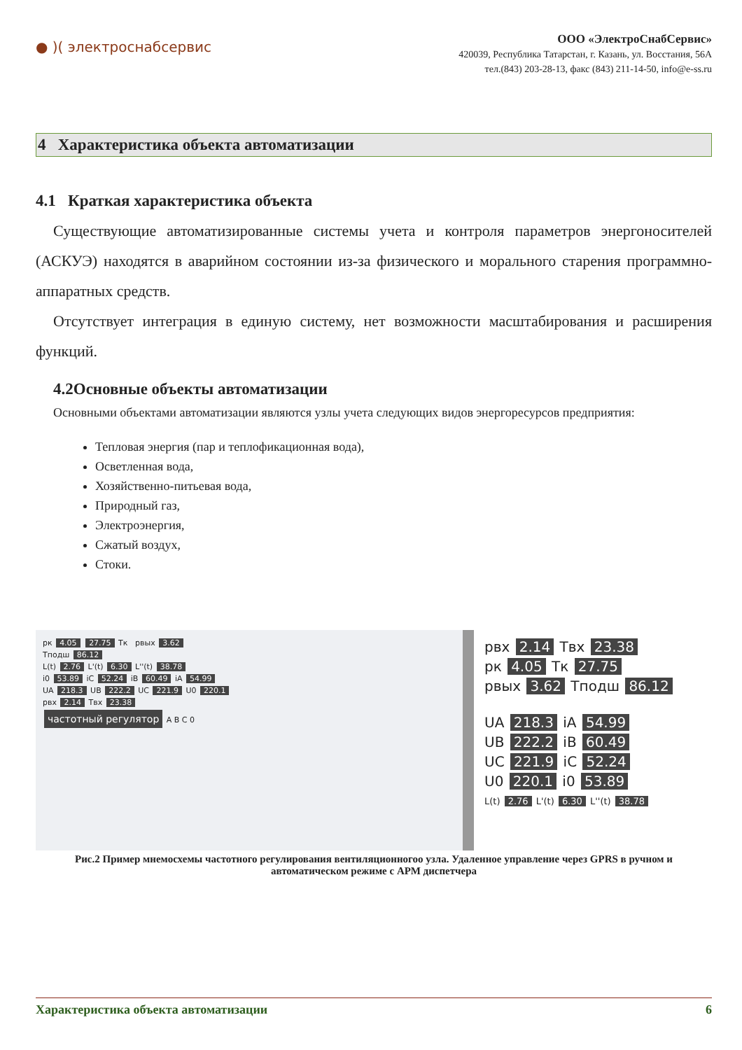● )( электроснабсервис
ООО «ЭлектроСнабСервис»
420039, Республика Татарстан, г. Казань, ул. Восстания, 56А
тел.(843) 203-28-13, факс (843) 211-14-50, info@e-ss.ru
4 Характеристика объекта автоматизации
4.1 Краткая характеристика объекта
Существующие автоматизированные системы учета и контроля параметров энергоносителей (АСКУЭ) находятся в аварийном состоянии из-за физического и морального старения программно-аппаратных средств.
Отсутствует интеграция в единую систему, нет возможности масштабирования и расширения функций.
4.2Основные объекты автоматизации
Основными объектами автоматизации являются узлы учета следующих видов энергоресурсов предприятия:
Тепловая энергия (пар и теплофикационная вода),
Осветленная вода,
Хозяйственно-питьевая вода,
Природный газ,
Электроэнергия,
Сжатый воздух,
Стоки.
pк 4.05 27.75 Tк pвых 3.62
Tподш 86.12
L(t) 2.76 L'(t) 6.30 L''(t) 38.78
i0 53.89 iC 52.24 iB 60.49 iA 54.99
UA 218.3 UB 222.2 UC 221.9 U0 220.1
pвх 2.14 Tвх 23.38
частотный регулятор A B C 0
pвх 2.14 Tвх 23.38
pк 4.05 Tк 27.75
pвых 3.62 Tподш 86.12
UA 218.3 iA 54.99
UB 222.2 iB 60.49
UC 221.9 iC 52.24
U0 220.1 i0 53.89
L(t) 2.76 L'(t) 6.30 L''(t) 38.78
Рис.2 Пример мнемосхемы частотного регулирования вентиляционногоо узла. Удаленное управление через GPRS в ручном и автоматическом режиме с АРМ диспетчера
Характеристика объекта автоматизации 6